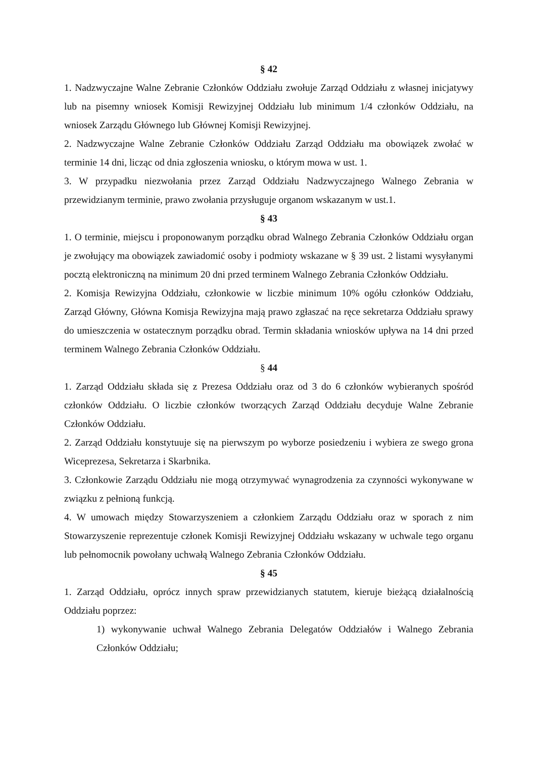§ 42
1. Nadzwyczajne Walne Zebranie Członków Oddziału zwołuje Zarząd Oddziału z własnej inicjatywy lub na pisemny wniosek Komisji Rewizyjnej Oddziału lub minimum 1/4 członków Oddziału, na wniosek Zarządu Głównego lub Głównej Komisji Rewizyjnej.
2. Nadzwyczajne Walne Zebranie Członków Oddziału Zarząd Oddziału ma obowiązek zwołać w terminie 14 dni, licząc od dnia zgłoszenia wniosku, o którym mowa w ust. 1.
3. W przypadku niezwołania przez Zarząd Oddziału Nadzwyczajnego Walnego Zebrania w przewidzianym terminie, prawo zwołania przysługuje organom wskazanym w ust.1.
§ 43
1. O terminie, miejscu i proponowanym porządku obrad Walnego Zebrania Członków Oddziału organ je zwołujący ma obowiązek zawiadomić osoby i podmioty wskazane w § 39 ust. 2 listami wysyłanymi pocztą elektroniczną na minimum 20 dni przed terminem Walnego Zebrania Członków Oddziału.
2. Komisja Rewizyjna Oddziału, członkowie w liczbie minimum 10% ogółu członków Oddziału, Zarząd Główny, Główna Komisja Rewizyjna mają prawo zgłaszać na ręce sekretarza Oddziału sprawy do umieszczenia w ostatecznym porządku obrad. Termin składania wniosków upływa na 14 dni przed terminem Walnego Zebrania Członków Oddziału.
§ 44
1. Zarząd Oddziału składa się z Prezesa Oddziału oraz od 3 do 6 członków wybieranych spośród członków Oddziału. O liczbie członków tworzących Zarząd Oddziału decyduje Walne Zebranie Członków Oddziału.
2. Zarząd Oddziału konstytuuje się na pierwszym po wyborze posiedzeniu i wybiera ze swego grona Wiceprezesa, Sekretarza i Skarbnika.
3. Członkowie Zarządu Oddziału nie mogą otrzymywać wynagrodzenia za czynności wykonywane w związku z pełnioną funkcją.
4. W umowach między Stowarzyszeniem a członkiem Zarządu Oddziału oraz w sporach z nim Stowarzyszenie reprezentuje członek Komisji Rewizyjnej Oddziału wskazany w uchwale tego organu lub pełnomocnik powołany uchwałą Walnego Zebrania Członków Oddziału.
§ 45
1. Zarząd Oddziału, oprócz innych spraw przewidzianych statutem, kieruje bieżącą działalnością Oddziału poprzez:
1) wykonywanie uchwał Walnego Zebrania Delegatów Oddziałów i Walnego Zebrania Członków Oddziału;